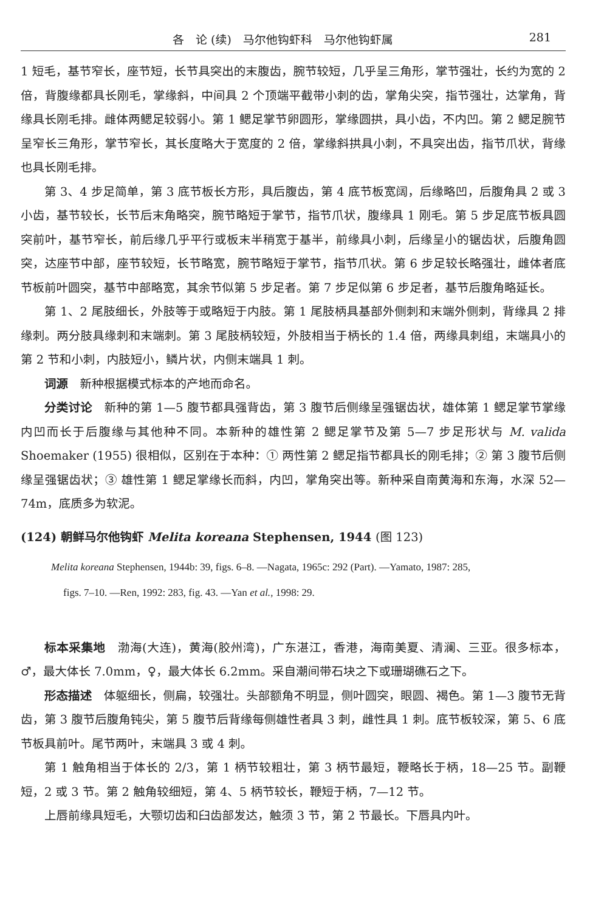各　论 (续)　马尔他钩虾科　马尔他钩虾属 281
1 短毛，基节窄长，座节短，长节具突出的末腹齿，腕节较短，几乎呈三角形，掌节强壮，长约为宽的 2 倍，背腹缘都具长刚毛，掌缘斜，中间具 2 个顶端平截带小刺的齿，掌角尖突，指节强壮，达掌角，背缘具长刚毛排。雌体两鳃足较弱小。第 1 鳃足掌节卵圆形，掌缘圆拱，具小齿，不内凹。第 2 鳃足腕节呈窄长三角形，掌节窄长，其长度略大于宽度的 2 倍，掌缘斜拱具小刺，不具突出齿，指节爪状，背缘也具长刚毛排。
第 3、4 步足简单，第 3 底节板长方形，具后腹齿，第 4 底节板宽阔，后缘略凹，后腹角具 2 或 3 小齿，基节较长，长节后末角略突，腕节略短于掌节，指节爪状，腹缘具 1 刚毛。第 5 步足底节板具圆突前叶，基节窄长，前后缘几乎平行或板末半稍宽于基半，前缘具小刺，后缘呈小的锯齿状，后腹角圆突，达座节中部，座节较短，长节略宽，腕节略短于掌节，指节爪状。第 6 步足较长略强壮，雌体者底节板前叶圆突，基节中部略宽，其余节似第 5 步足者。第 7 步足似第 6 步足者，基节后腹角略延长。
第 1、2 尾肢细长，外肢等于或略短于内肢。第 1 尾肢柄具基部外侧刺和末端外侧刺，背缘具 2 排缘刺。两分肢具缘刺和末端刺。第 3 尾肢柄较短，外肢相当于柄长的 1.4 倍，两缘具刺组，末端具小的第 2 节和小刺，内肢短小，鳞片状，内侧末端具 1 刺。
词源　新种根据模式标本的产地而命名。
分类讨论　新种的第 1—5 腹节都具强背齿，第 3 腹节后侧缘呈强锯齿状，雄体第 1 鳃足掌节掌缘内凹而长于后腹缘与其他种不同。本新种的雄性第 2 鳃足掌节及第 5—7 步足形状与 M. valida Shoemaker (1955) 很相似，区别在于本种：① 两性第 2 鳃足指节都具长的刚毛排；② 第 3 腹节后侧缘呈强锯齿状；③ 雄性第 1 鳃足掌缘长而斜，内凹，掌角突出等。新种采自南黄海和东海，水深 52—74m，底质多为软泥。
(124) 朝鲜马尔他钩虾 Melita koreana Stephensen, 1944 (图 123)
Melita koreana Stephensen, 1944b: 39, figs. 6–8. —Nagata, 1965c: 292 (Part). —Yamato, 1987: 285,
figs. 7–10. —Ren, 1992: 283, fig. 43. —Yan et al., 1998: 29.
标本采集地　渤海(大连)，黄海(胶州湾)，广东湛江，香港，海南美夏、清澜、三亚。很多标本，♂，最大体长 7.0mm，♀，最大体长 6.2mm。采自潮间带石块之下或珊瑚礁石之下。
形态描述　体躯细长，侧扁，较强壮。头部额角不明显，侧叶圆突，眼圆、褐色。第 1—3 腹节无背齿，第 3 腹节后腹角钝尖，第 5 腹节后背缘每侧雄性者具 3 刺，雌性具 1 刺。底节板较深，第 5、6 底节板具前叶。尾节两叶，末端具 3 或 4 刺。
第 1 触角相当于体长的 2/3，第 1 柄节较粗壮，第 3 柄节最短，鞭略长于柄，18—25 节。副鞭短，2 或 3 节。第 2 触角较细短，第 4、5 柄节较长，鞭短于柄，7—12 节。
上唇前缘具短毛，大颚切齿和臼齿部发达，触须 3 节，第 2 节最长。下唇具内叶。